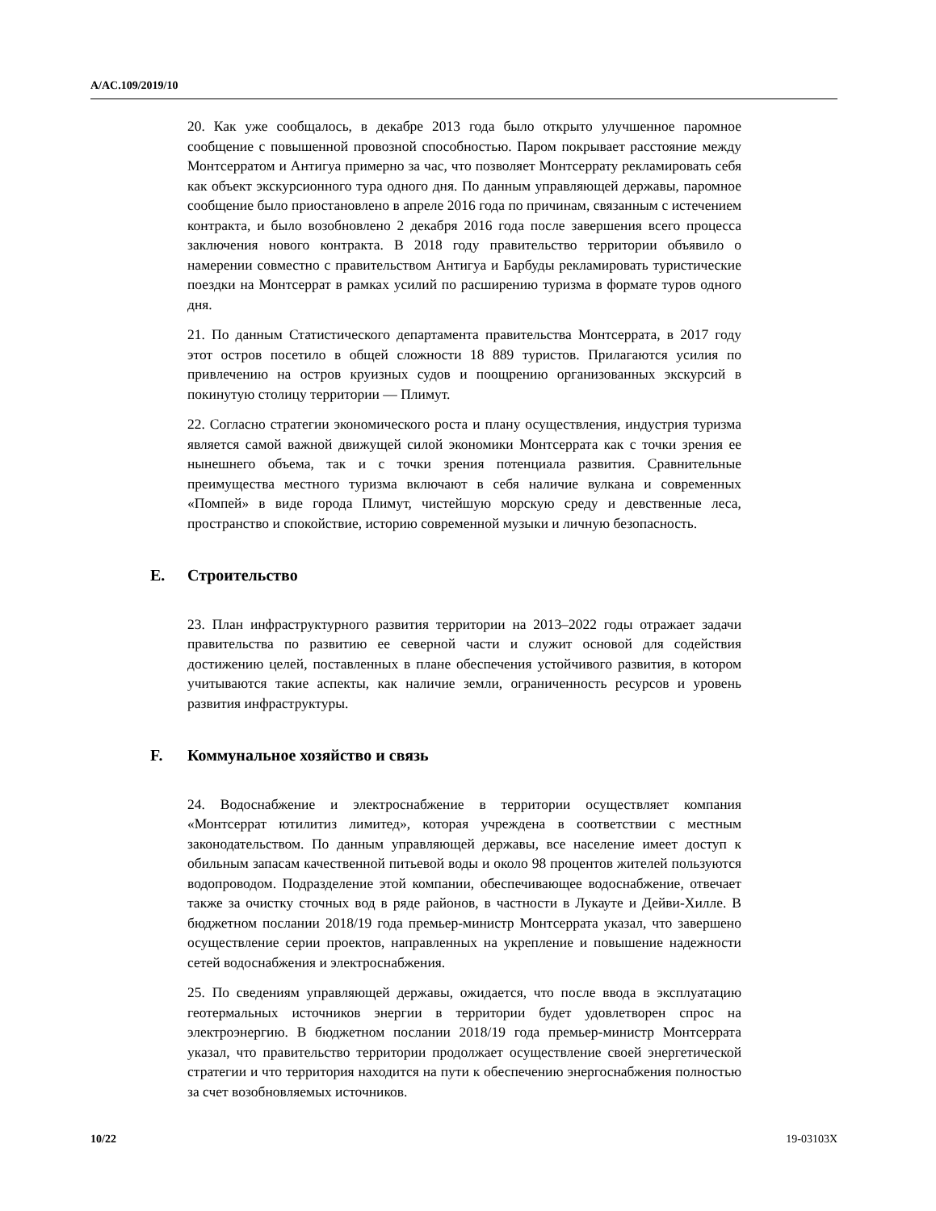A/AC.109/2019/10
20. Как уже сообщалось, в декабре 2013 года было открыто улучшенное паромное сообщение с повышенной провозной способностью. Паром покрывает расстояние между Монтсерратом и Антигуа примерно за час, что позволяет Монтсеррату рекламировать себя как объект экскурсионного тура одного дня. По данным управляющей державы, паромное сообщение было приостановлено в апреле 2016 года по причинам, связанным с истечением контракта, и было возобновлено 2 декабря 2016 года после завершения всего процесса заключения нового контракта. В 2018 году правительство территории объявило о намерении совместно с правительством Антигуа и Барбуды рекламировать туристические поездки на Монтсеррат в рамках усилий по расширению туризма в формате туров одного дня.
21. По данным Статистического департамента правительства Монтсеррата, в 2017 году этот остров посетило в общей сложности 18 889 туристов. Прилагаются усилия по привлечению на остров круизных судов и поощрению организованных экскурсий в покинутую столицу территории — Плимут.
22. Согласно стратегии экономического роста и плану осуществления, индустрия туризма является самой важной движущей силой экономики Монтсеррата как с точки зрения ее нынешнего объема, так и с точки зрения потенциала развития. Сравнительные преимущества местного туризма включают в себя наличие вулкана и современных «Помпей» в виде города Плимут, чистейшую морскую среду и девственные леса, пространство и спокойствие, историю современной музыки и личную безопасность.
E. Строительство
23. План инфраструктурного развития территории на 2013–2022 годы отражает задачи правительства по развитию ее северной части и служит основой для содействия достижению целей, поставленных в плане обеспечения устойчивого развития, в котором учитываются такие аспекты, как наличие земли, ограниченность ресурсов и уровень развития инфраструктуры.
F. Коммунальное хозяйство и связь
24. Водоснабжение и электроснабжение в территории осуществляет компания «Монтсеррат ютилитиз лимитед», которая учреждена в соответствии с местным законодательством. По данным управляющей державы, все население имеет доступ к обильным запасам качественной питьевой воды и около 98 процентов жителей пользуются водопроводом. Подразделение этой компании, обеспечивающее водоснабжение, отвечает также за очистку сточных вод в ряде районов, в частности в Лукауте и Дейви-Хилле. В бюджетном послании 2018/19 года премьер-министр Монтсеррата указал, что завершено осуществление серии проектов, направленных на укрепление и повышение надежности сетей водоснабжения и электроснабжения.
25. По сведениям управляющей державы, ожидается, что после ввода в эксплуатацию геотермальных источников энергии в территории будет удовлетворен спрос на электроэнергию. В бюджетном послании 2018/19 года премьер-министр Монтсеррата указал, что правительство территории продолжает осуществление своей энергетической стратегии и что территория находится на пути к обеспечению энергоснабжения полностью за счет возобновляемых источников.
10/22 19-03103X